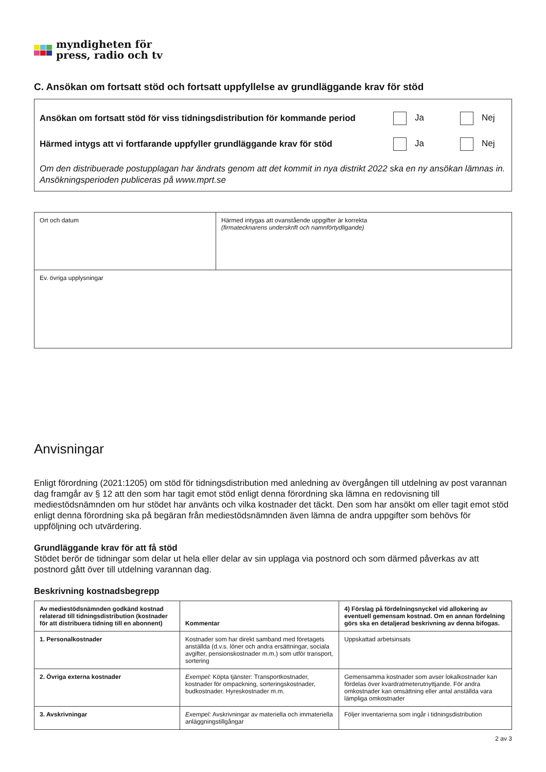myndigheten för
press, radio och tv
C. Ansökan om fortsatt stöd och fortsatt uppfyllelse av grundläggande krav för stöd
Ansökan om fortsatt stöd för viss tidningsdistribution för kommande period Ja Nej
Härmed intygs att vi fortfarande uppfyller grundläggande krav för stöd Ja Nej
Om den distribuerade postupplagan har ändrats genom att det kommit in nya distrikt 2022 ska en ny ansökan lämnas in. Ansökningsperioden publiceras på www.mprt.se
| Ort och datum | Härmed intygas att ovanstående uppgifter är korrekta (firmatecknarens underskrift och namnförtydligande) |
| Ev. övriga upplysningar | |
Anvisningar
Enligt förordning (2021:1205) om stöd för tidningsdistribution med anledning av övergången till utdelning av post varannan dag framgår av § 12 att den som har tagit emot stöd enligt denna förordning ska lämna en redovisning till mediestödsnämnden om hur stödet har använts och vilka kostnader det täckt. Den som har ansökt om eller tagit emot stöd enligt denna förordning ska på begäran från mediestödsnämnden även lämna de andra uppgifter som behövs för uppföljning och utvärdering.
Grundläggande krav för att få stöd
Stödet berör de tidningar som delar ut hela eller delar av sin upplaga via postnord och som därmed påverkas av att postnord gått över till utdelning varannan dag.
Beskrivning kostnadsbegrepp
| Av mediestödsnämnden godkänd kostnad relaterad till tidningsdistribution (kostnader för att distribuera tidning till en abonnent) | Kommentar | 4) Förslag på fördelningsnyckel vid allokering av eventuell gemensam kostnad. Om en annan fördelning görs ska en detaljerad beskrivning av denna bifogas. |
| --- | --- | --- |
| 1. Personalkostnader | Kostnader som har direkt samband med företagets anställda (d.v.s. löner och andra ersättningar, sociala avgifter, pensionskostnader m.m.) som utför transport, sortering | Uppskattad arbetsinsats |
| 2. Övriga externa kostnader | Exempel: Köpta tjänster: Transportkostnader, kostnader för ompackning, sorteringskostnader, budkostnader. Hyreskostnader m.m. | Gemensamma kostnader som avser lokalkostnader kan fördelas över kvardratmeterutnyttjande. För andra omkostnader kan omsättning eller antal anställda vara lämpliga omkostnader |
| 3. Avskrivningar | Exempel: Avskrivningar av materiella och immateriella anläggningstillgångar | Följer inventarierna som ingår i tidningsdistribution |
2 av 3